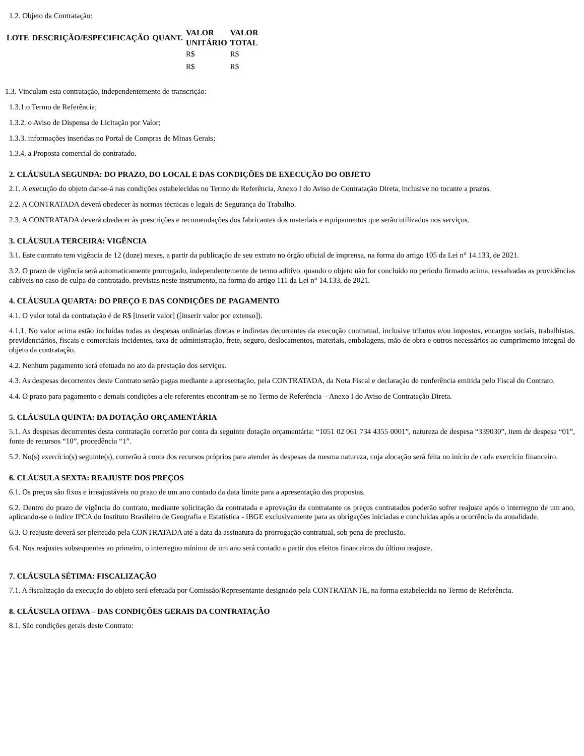1.2. Objeto da Contratação:
| LOTE | DESCRIÇÃO/ESPECIFICAÇÃO | QUANT. | VALOR UNITÁRIO | VALOR TOTAL |
| --- | --- | --- | --- | --- |
| | | | R$ | R$ |
| | | | R$ | R$ |
1.3. Vinculam esta contratação, independentemente de transcrição:
1.3.1.o Termo de Referência;
1.3.2. o Aviso de Dispensa de Licitação por Valor;
1.3.3. informações inseridas no Portal de Compras de Minas Gerais;
1.3.4. a Proposta comercial do contratado.
2. CLÁUSULA SEGUNDA: DO PRAZO, DO LOCAL E DAS CONDIÇÕES DE EXECUÇÃO DO OBJETO
2.1. A execução do objeto dar-se-á nas condições estabelecidas no Termo de Referência, Anexo I do Aviso de Contratação Direta, inclusive no tocante a prazos.
2.2. A CONTRATADA deverá obedecer às normas técnicas e legais de Segurança do Trabalho.
2.3. A CONTRATADA deverá obedecer às prescrições e recomendações dos fabricantes dos materiais e equipamentos que serão utilizados nos serviços.
3. CLÁUSULA TERCEIRA: VIGÊNCIA
3.1. Este contrato tem vigência de 12 (doze) meses, a partir da publicação de seu extrato no órgão oficial de imprensa, na forma do artigo 105 da Lei n° 14.133, de 2021.
3.2. O prazo de vigência será automaticamente prorrogado, independentemente de termo aditivo, quando o objeto não for concluído no período firmado acima, ressalvadas as providências cabíveis no caso de culpa do contratado, previstas neste instrumento, na forma do artigo 111 da Lei n° 14.133, de 2021.
4. CLÁUSULA QUARTA: DO PREÇO E DAS CONDIÇÕES DE PAGAMENTO
4.1. O valor total da contratação é de R$ [inserir valor] ([inserir valor por extenso]).
4.1.1. No valor acima estão incluídas todas as despesas ordinárias diretas e indiretas decorrentes da execução contratual, inclusive tributos e/ou impostos, encargos sociais, trabalhistas, previdenciários, fiscais e comerciais incidentes, taxa de administração, frete, seguro, deslocamentos, materiais, embalagens, mão de obra e outros necessários ao cumprimento integral do objeto da contratação.
4.2. Nenhum pagamento será efetuado no ato da prestação dos serviços.
4.3. As despesas decorrentes deste Contrato serão pagas mediante a apresentação, pela CONTRATADA, da Nota Fiscal e declaração de conferência emitida pelo Fiscal do Contrato.
4.4. O prazo para pagamento e demais condições a ele referentes encontram-se no Termo de Referência – Anexo I do Aviso de Contratação Direta.
5. CLÁUSULA QUINTA: DA DOTAÇÃO ORÇAMENTÁRIA
5.1. As despesas decorrentes desta contratação correrão por conta da seguinte dotação orçamentária: “1051 02 061 734 4355 0001”, natureza de despesa “339030”, item de despesa “01”, fonte de recursos “10”, procedência “1”.
5.2. No(s) exercício(s) seguinte(s), correrão à conta dos recursos próprios para atender às despesas da mesma natureza, cuja alocação será feita no início de cada exercício financeiro.
6. CLÁUSULA SEXTA: REAJUSTE DOS PREÇOS
6.1. Os preços são fixos e irreajustáveis no prazo de um ano contado da data limite para a apresentação das propostas.
6.2. Dentro do prazo de vigência do contrato, mediante solicitação da contratada e aprovação da contratante os preços contratados poderão sofrer reajuste após o interregno de um ano, aplicando-se o índice IPCA do Instituto Brasileiro de Geografia e Estatística - IBGE exclusivamente para as obrigações iniciadas e concluídas após a ocorrência da anualidade.
6.3. O reajuste deverá ser pleiteado pela CONTRATADA até a data da assinatura da prorrogação contratual, sob pena de preclusão.
6.4. Nos reajustes subsequentes ao primeiro, o interregno mínimo de um ano será contado a partir dos efeitos financeiros do último reajuste.
7. CLÁUSULA SÉTIMA: FISCALIZAÇÃO
7.1. A fiscalização da execução do objeto será efetuada por Comissão/Representante designado pela CONTRATANTE, na forma estabelecida no Termo de Referência.
8. CLÁUSULA OITAVA – DAS CONDIÇÕES GERAIS DA CONTRATAÇÃO
8.1. São condições gerais deste Contrato: